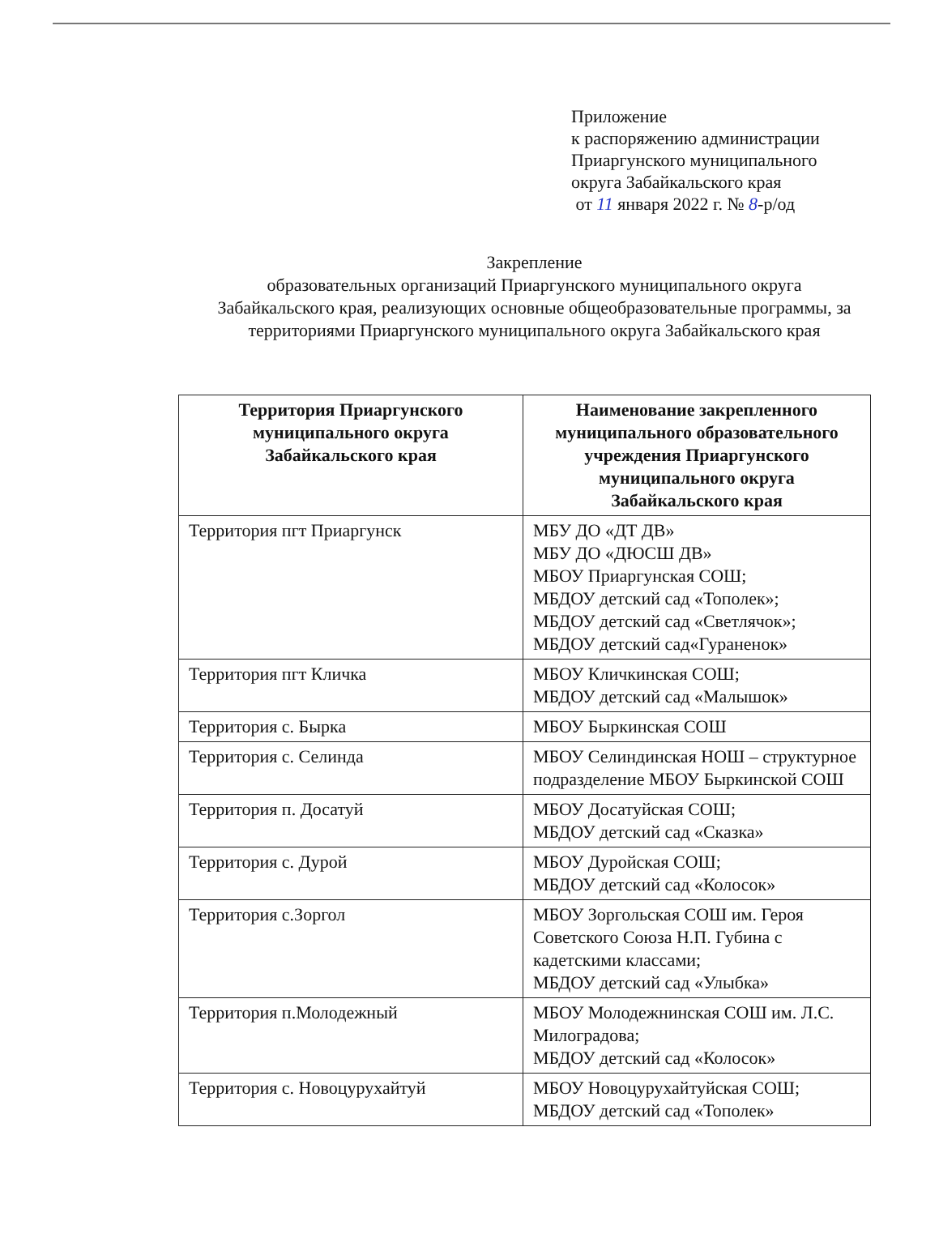Приложение
к распоряжению администрации
Приаргунского муниципального
округа Забайкальского края
от 11 января 2022 г. № 8-р/од
Закрепление
образовательных организаций Приаргунского муниципального округа Забайкальского края, реализующих основные общеобразовательные программы, за территориями Приаргунского муниципального округа Забайкальского края
| Территория Приаргунского муниципального округа Забайкальского края | Наименование закрепленного муниципального образовательного учреждения Приаргунского муниципального округа Забайкальского края |
| --- | --- |
| Территория пгт Приаргунск | МБУ ДО «ДТ ДВ» МБУ ДО «ДЮСШ ДВ» МБОУ Приаргунская СОШ; МБДОУ детский сад «Тополек»; МБДОУ детский сад «Светлячок»; МБДОУ детский сад«Гураненок» |
| Территория пгт Кличка | МБОУ Кличкинская СОШ; МБДОУ детский сад «Малышок» |
| Территория с. Бырка | МБОУ Быркинская СОШ |
| Территория с. Селинда | МБОУ Селиндинская НОШ – структурное подразделение МБОУ Быркинской СОШ |
| Территория п. Досатуй | МБОУ Досатуйская СОШ; МБДОУ детский сад «Сказка» |
| Территория с. Дурой | МБОУ Дуройская СОШ; МБДОУ детский сад «Колосок» |
| Территория с.Зоргол | МБОУ Зоргольская СОШ им. Героя Советского Союза Н.П. Губина с кадетскими классами; МБДОУ детский сад «Улыбка» |
| Территория п.Молодежный | МБОУ Молодежнинская СОШ им. Л.С. Милоградова; МБДОУ детский сад «Колосок» |
| Территория с. Новоцурухайтуй | МБОУ Новоцурухайтуйская СОШ; МБДОУ детский сад «Тополек» |